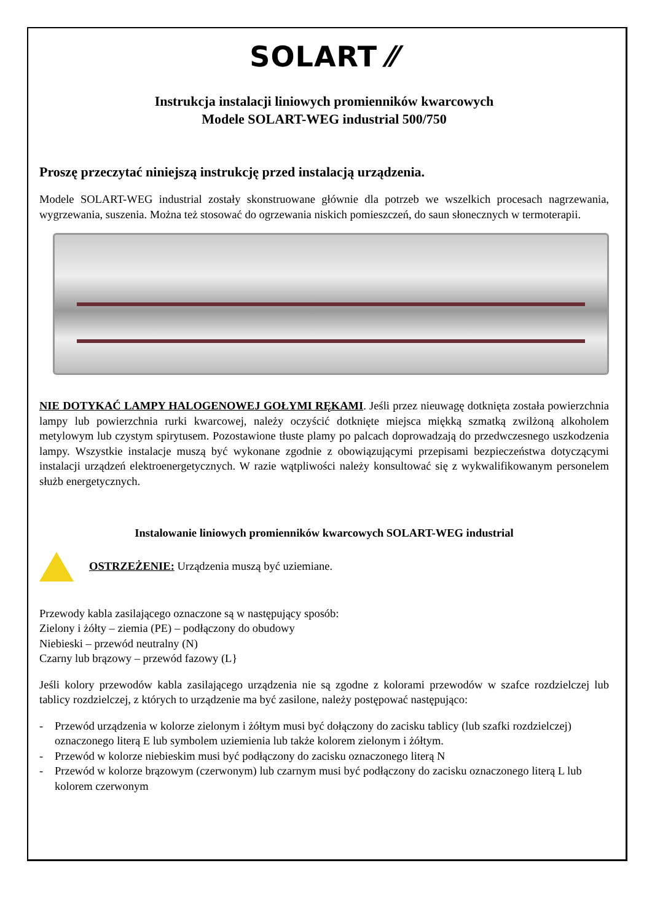SOLART ⁄⁄
Instrukcja instalacji liniowych promienników kwarcowych
Modele SOLART-WEG industrial 500/750
Proszę przeczytać niniejszą instrukcję przed instalacją urządzenia.
Modele SOLART-WEG industrial zostały skonstruowane głównie dla potrzeb we wszelkich procesach nagrzewania, wygrzewania, suszenia. Można też stosować do ogrzewania niskich pomieszczeń, do saun słonecznych w termoterapii.
NIE DOTYKAĆ LAMPY HALOGENOWEJ GOŁYMI RĘKAMI. Jeśli przez nieuwagę dotknięta została powierzchnia lampy lub powierzchnia rurki kwarcowej, należy oczyścić dotknięte miejsca miękką szmatką zwilżoną alkoholem metylowym lub czystym spirytusem. Pozostawione tłuste plamy po palcach doprowadzają do przedwczesnego uszkodzenia lampy. Wszystkie instalacje muszą być wykonane zgodnie z obowiązującymi przepisami bezpieczeństwa dotyczącymi instalacji urządzeń elektroenergetycznych. W razie wątpliwości należy konsultować się z wykwalifikowanym personelem służb energetycznych.
Instalowanie liniowych promienników kwarcowych SOLART-WEG industrial
OSTRZEŻENIE: Urządzenia muszą być uziemiane.
Przewody kabla zasilającego oznaczone są w następujący sposób:
Zielony i żółty – ziemia (PE) – podłączony do obudowy
Niebieski – przewód neutralny (N)
Czarny lub brązowy – przewód fazowy (L}
Jeśli kolory przewodów kabla zasilającego urządzenia nie są zgodne z kolorami przewodów w szafce rozdzielczej lub tablicy rozdzielczej, z których to urządzenie ma być zasilone, należy postępować następująco:
- Przewód urządzenia w kolorze zielonym i żółtym musi być dołączony do zacisku tablicy (lub szafki rozdzielczej) oznaczonego literą E lub symbolem uziemienia lub także kolorem zielonym i żółtym.
- Przewód w kolorze niebieskim musi być podłączony do zacisku oznaczonego literą N
- Przewód w kolorze brązowym (czerwonym) lub czarnym musi być podłączony do zacisku oznaczonego literą L lub kolorem czerwonym